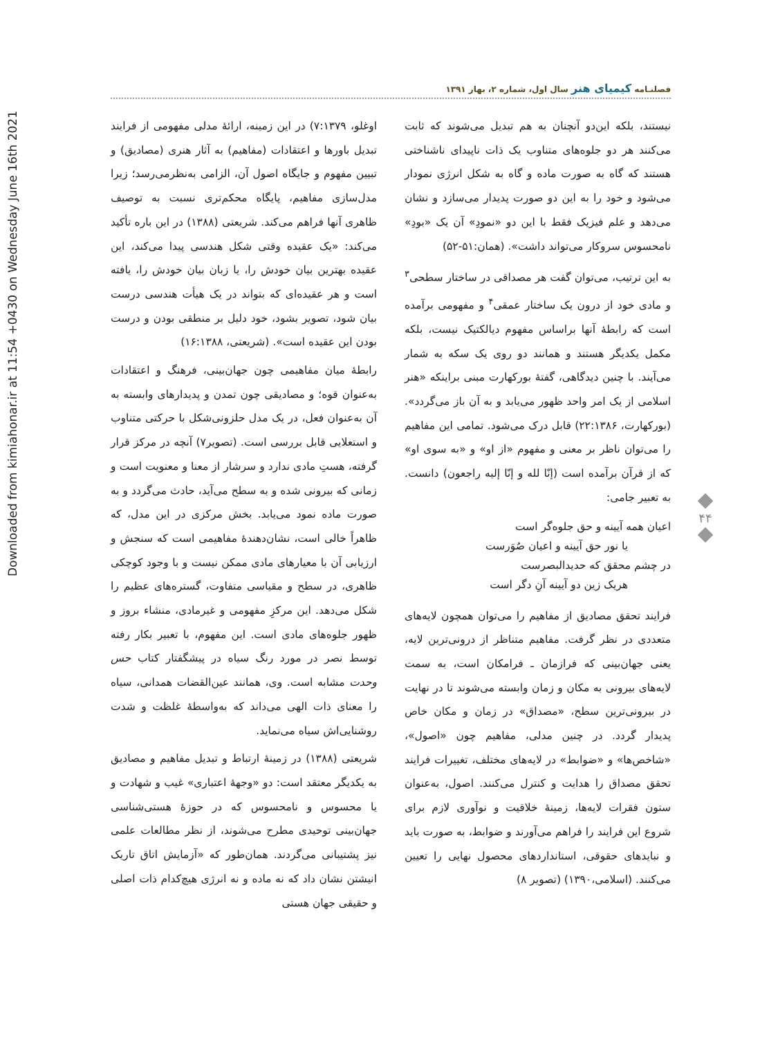Downloaded from kimiahonar.ir at 11:54 +0430 on Wednesday June 16th 2021
فصلنـامه کیمیای هنر سال اول، شماره ۲، بهار ۱۳۹۱
اوغلو، ۷:۱۳۷۹) در این زمینه، ارائهٔ مدلی مفهومی از فرایند تبدیل باورها و اعتقادات (مفاهیم) به آثار هنری (مصادیق) و تبیین مفهوم و جایگاه اصول آن، الزامی به‌نظرمی‌رسد؛ زیرا مدل‌سازی مفاهیم، پایگاه محکم‌تری نسبت به توصیف ظاهری آنها فراهم می‌کند. شریعتی (۱۳۸۸) در این باره تأکید می‌کند: «یک عقیده وقتی شکل هندسی پیدا می‌کند، این عقیده بهترین بیان خودش را، یا زبان بیان خودش را، یافته است و هر عقیده‌ای که بتواند در یک هیأت هندسی درست بیان شود، تصویر بشود، خود دلیل بر منطقی بودن و درست بودن این عقیده است». (شریعتی، ۱۶:۱۳۸۸)
رابطهٔ میان مفاهیمی چون جهان‌بینی، فرهنگ و اعتقادات به‌عنوان قوه؛ و مصادیقی چون تمدن و پدیدارهای وابسته به آن به‌عنوان فعل، در یک مدل حلزونی‌شکل با حرکتی متناوب و استعلایی قابل بررسی است. (تصویر۷) آنچه در مرکز قرار گرفته، هستِ مادی ندارد و سرشار از معنا و معنویت است و زمانی که بیرونی شده و به سطح می‌آید، حادث می‌گردد و به صورت ماده نمود می‌یابد. بخش مرکزی در این مدل، که ظاهراً خالی است، نشان‌دهندهٔ مفاهیمی است که سنجش و ارزیابی آن با معیارهای مادی ممکن نیست و با وجود کوچکی ظاهری، در سطح و مقیاسی متفاوت، گستره‌های عظیم را شکل می‌دهد. این مرکزِ مفهومی و غیرمادی، منشاء بروز و ظهور جلوه‌های مادی است. این مفهوم، با تعبیر بکار رفته توسط نصر در مورد رنگ سیاه در پیشگفتار کتاب حس وحدت مشابه است. وی، همانند عین‌القضات همدانی، سیاه را معنای ذات الهی می‌داند که به‌واسطهٔ غلظت و شدت روشنایی‌اش سیاه می‌نماید.
شریعتی (۱۳۸۸) در زمینهٔ ارتباط و تبدیل مفاهیم و مصادیق به یکدیگر معتقد است: دو «وجههٔ اعتباری» غیب و شهادت و یا محسوس و نامحسوس که در حوزهٔ هستی‌شناسی جهان‌بینی توحیدی مطرح می‌شوند، از نظر مطالعات علمی نیز پشتیبانی می‌گردند. همان‌طور که «آزمایش اتاق تاریک انیشتن نشان داد که نه ماده و نه انرژی هیچ‌کدام ذات اصلی و حقیقی جهان هستی
نیستند، بلکه این‌دو آنچنان به هم تبدیل می‌شوند که ثابت می‌کنند هر دو جلوه‌های متناوب یک ذات ناپیدای ناشناختی هستند که گاه به صورت ماده و گاه به شکل انرژی نمودار می‌شود و خود را به این دو صورت پدیدار می‌سازد و نشان می‌دهد و علم فیزیک فقط با این دو «نمودِ» آن یک «بودِ» نامحسوس سروکار می‌تواند داشت». (همان:۵۱-۵۲)
به این ترتیب، می‌توان گفت هر مصداقی در ساختار سطحی<sup>۳</sup> و مادی خود از درون یک ساختار عمقی<sup>۴</sup> و مفهومی برآمده است که رابطهٔ آنها براساس مفهوم دیالکتیک نیست، بلکه مکمل یکدیگر هستند و همانند دو روی یک سکه به شمار می‌آیند. با چنین دیدگاهی، گفتهٔ بورکهارت مبنی براینکه «هنر اسلامی از یک امر واحد ظهور می‌یابد و به آن باز می‌گردد». (بورکهارت، ۲۲:۱۳۸۶) قابل درک می‌شود. تمامی این مفاهیم را می‌توان ناظر بر معنی و مفهوم «از او» و «به سوی او» که از قرآن برآمده است (إنّا لله و إنّا إلیه راجعون) دانست. به تعبیر جامی:
اعیان همه آیینه و حق جلوه‌گر است
    یا نور حق آیینه و اعیان صُوَرست
در چشم محقق که حدیدالبصرست
    هریک زین دو آیینه آنِ دگر است
فرایند تحقق مصادیق از مفاهیم را می‌توان همچون لایه‌های متعددی در نظر گرفت. مفاهیم متناظر از درونی‌ترین لایه، یعنی جهان‌بینی که فرازمان ـ فرامکان است، به سمت لایه‌های بیرونی به مکان و زمان وابسته می‌شوند تا در نهایت در بیرونی‌ترین سطح، «مصداق» در زمان و مکان خاص پدیدار گردد. در چنین مدلی، مفاهیم چون «اصول»، «شاخص‌ها» و «ضوابط» در لایه‌های مختلف، تغییرات فرایند تحقق مصداق را هدایت و کنترل می‌کنند. اصول، به‌عنوان ستون فقرات لایه‌ها، زمینهٔ خلاقیت و نوآوری لازم برای شروع این فرایند را فراهم می‌آورند و ضوابط، به صورت باید و نبایدهای حقوقی، استانداردهای محصول نهایی را تعیین می‌کنند. (اسلامی،۱۳۹۰) (تصویر ۸)
۴۴